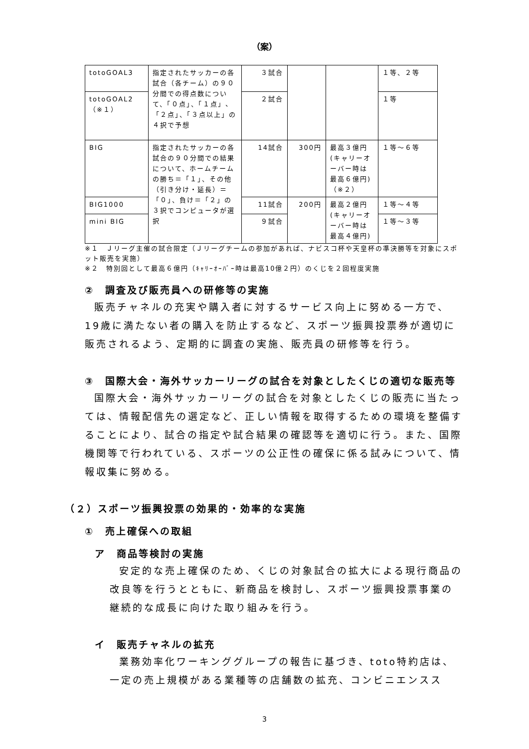（案）
| totoGOAL3 | 指定されたサッカーの各試合（各チーム）の９０分間での得点数について、「０点」、「１点」、「２点」、「３点以上」の４択で予想 | ３試合 | | | １等、２等 |
| totoGOAL2（※１） | | ２試合 | | | １等 |
| BIG | 指定されたサッカーの各試合の９０分間での結果について、ホームチームの勝ち＝「１」、その他（引き分け・延長）＝「０」、負け＝「２」の３択でコンピュータが選択 | 14試合 | 300円 | 最高３億円(キャリーオーバー時は最高６億円)（※２） | １等～６等 |
| BIG1000 | | 11試合 | 200円 | 最高２億円(キャリーオーバー時は最高４億円) | １等～４等 |
| mini BIG | | ９試合 | | | １等～３等 |
※１　Ｊリーグ主催の試合限定（Ｊリーグチームの参加があれば、ナビスコ杯や天皇杯の準決勝等を対象にスポット販売を実施）
※２　特別回として最高６億円（ｷｬﾘｰｵｰﾊﾞｰ時は最高10億２円）のくじを２回程度実施
②　調査及び販売員への研修等の実施
販売チャネルの充実や購入者に対するサービス向上に努める一方で、19歳に満たない者の購入を防止するなど、スポーツ振興投票券が適切に販売されるよう、定期的に調査の実施、販売員の研修等を行う。
③　国際大会・海外サッカーリーグの試合を対象としたくじの適切な販売等
国際大会・海外サッカーリーグの試合を対象としたくじの販売に当たっては、情報配信先の選定など、正しい情報を取得するための環境を整備することにより、試合の指定や試合結果の確認等を適切に行う。また、国際機関等で行われている、スポーツの公正性の確保に係る試みについて、情報収集に努める。
（２）スポーツ振興投票の効果的・効率的な実施
①　売上確保への取組
ア　商品等検討の実施
安定的な売上確保のため、くじの対象試合の拡大による現行商品の改良等を行うとともに、新商品を検討し、スポーツ振興投票事業の継続的な成長に向けた取り組みを行う。
イ　販売チャネルの拡充
業務効率化ワーキンググループの報告に基づき、toto特約店は、一定の売上規模がある業種等の店舗数の拡充、コンビニエンスス
3